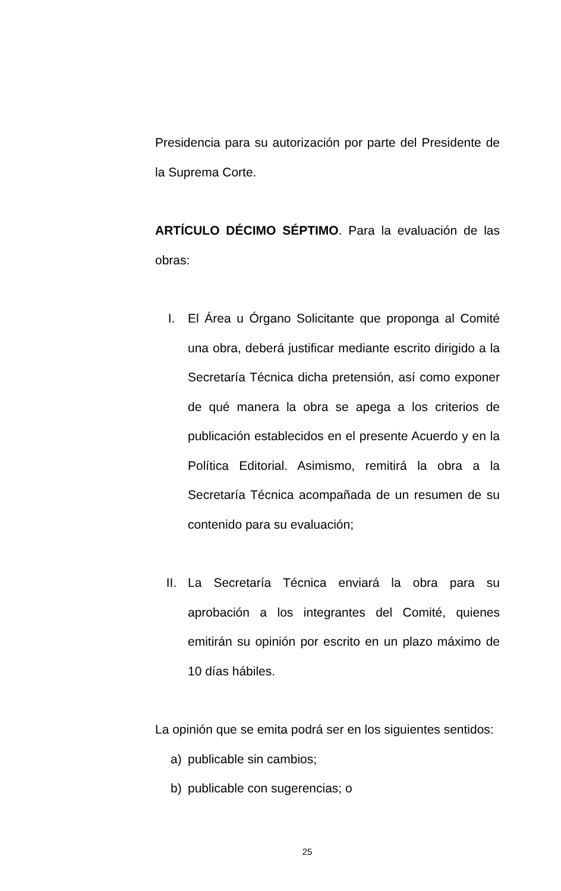Presidencia para su autorización por parte del Presidente de la Suprema Corte.
ARTÍCULO DÉCIMO SÉPTIMO. Para la evaluación de las obras:
I. El Área u Órgano Solicitante que proponga al Comité una obra, deberá justificar mediante escrito dirigido a la Secretaría Técnica dicha pretensión, así como exponer de qué manera la obra se apega a los criterios de publicación establecidos en el presente Acuerdo y en la Política Editorial. Asimismo, remitirá la obra a la Secretaría Técnica acompañada de un resumen de su contenido para su evaluación;
II. La Secretaría Técnica enviará la obra para su aprobación a los integrantes del Comité, quienes emitirán su opinión por escrito en un plazo máximo de 10 días hábiles.
La opinión que se emita podrá ser en los siguientes sentidos:
a) publicable sin cambios;
b) publicable con sugerencias; o
25